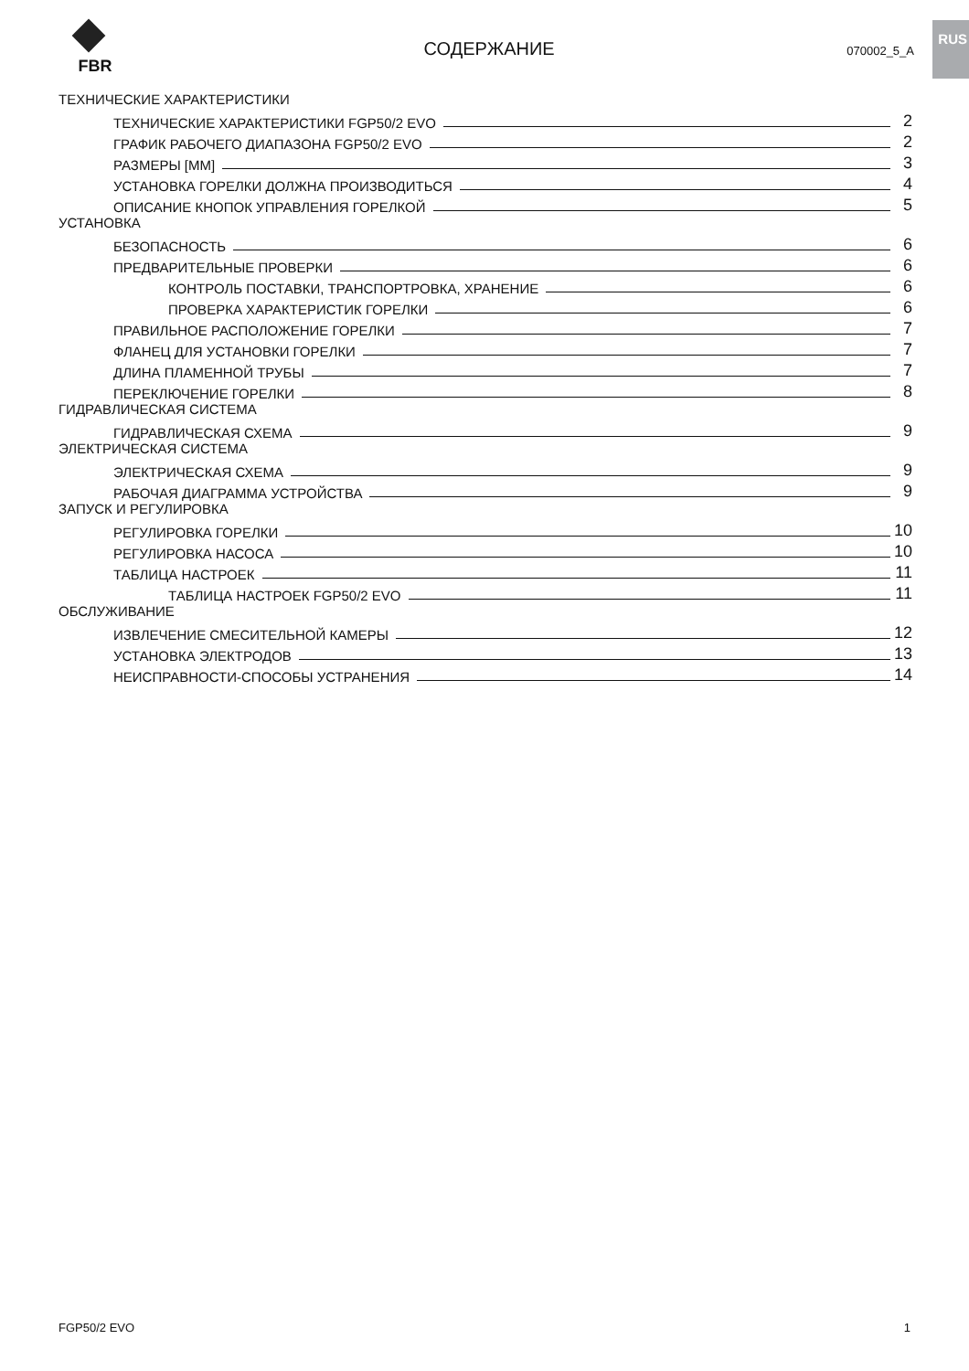RUS
FBR
СОДЕРЖАНИЕ
070002_5_A
ТЕХНИЧЕСКИЕ ХАРАКТЕРИСТИКИ
ТЕХНИЧЕСКИЕ ХАРАКТЕРИСТИКИ FGP50/2 EVO 2
ГРАФИК РАБОЧЕГО ДИАПАЗОНА FGP50/2 EVO 2
РАЗМЕРЫ [ММ] 3
УСТАНОВКА ГОРЕЛКИ ДОЛЖНА ПРОИЗВОДИТЬСЯ 4
ОПИСАНИЕ КНОПОК УПРАВЛЕНИЯ ГОРЕЛКОЙ 5
УСТАНОВКА
БЕЗОПАСНОСТЬ 6
ПРЕДВАРИТЕЛЬНЫЕ ПРОВЕРКИ 6
КОНТРОЛЬ ПОСТАВКИ, ТРАНСПОРТРОВКА, ХРАНЕНИЕ 6
ПРОВЕРКА ХАРАКТЕРИСТИК ГОРЕЛКИ 6
ПРАВИЛЬНОЕ РАСПОЛОЖЕНИЕ ГОРЕЛКИ 7
ФЛАНЕЦ ДЛЯ УСТАНОВКИ ГОРЕЛКИ 7
ДЛИНА ПЛАМЕННОЙ ТРУБЫ 7
ПЕРЕКЛЮЧЕНИЕ ГОРЕЛКИ 8
ГИДРАВЛИЧЕСКАЯ СИСТЕМА
ГИДРАВЛИЧЕСКАЯ СХЕМА 9
ЭЛЕКТРИЧЕСКАЯ СИСТЕМА
ЭЛЕКТРИЧЕСКАЯ СХЕМА 9
РАБОЧАЯ ДИАГРАММА УСТРОЙСТВА 9
ЗАПУСК И РЕГУЛИРОВКА
РЕГУЛИРОВКА ГОРЕЛКИ 10
РЕГУЛИРОВКА НАСОСА 10
ТАБЛИЦА НАСТРОЕК 11
ТАБЛИЦА НАСТРОЕК FGP50/2 EVO 11
ОБСЛУЖИВАНИЕ
ИЗВЛЕЧЕНИЕ СМЕСИТЕЛЬНОЙ КАМЕРЫ 12
УСТАНОВКА ЭЛЕКТРОДОВ 13
НЕИСПРАВНОСТИ-СПОСОБЫ УСТРАНЕНИЯ 14
FGP50/2 EVO 1